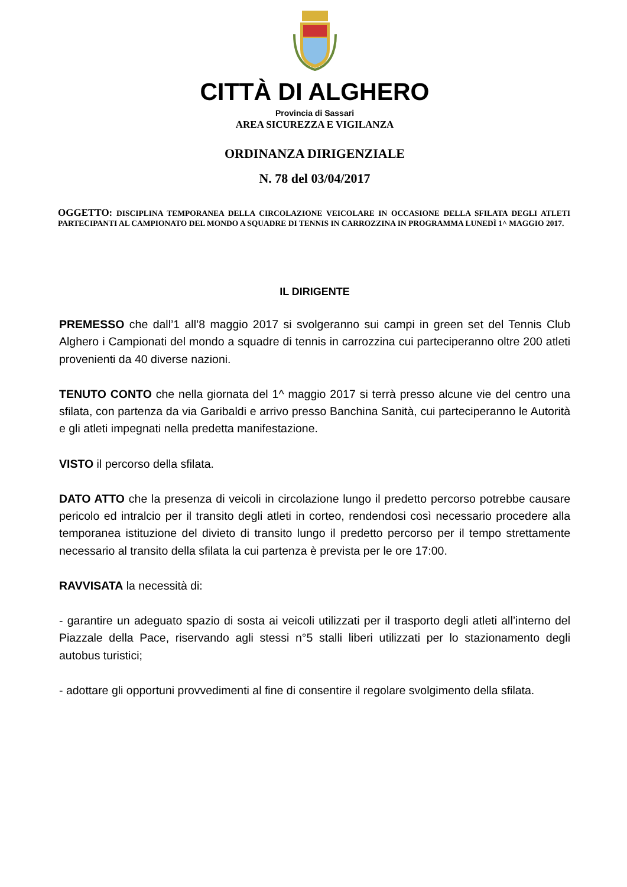CITTÀ DI ALGHERO
Provincia di Sassari
AREA SICUREZZA E VIGILANZA
ORDINANZA DIRIGENZIALE
N. 78 del 03/04/2017
OGGETTO: DISCIPLINA TEMPORANEA DELLA CIRCOLAZIONE VEICOLARE IN OCCASIONE DELLA SFILATA DEGLI ATLETI PARTECIPANTI AL CAMPIONATO DEL MONDO A SQUADRE DI TENNIS IN CARROZZINA IN PROGRAMMA LUNEDÌ 1^ MAGGIO 2017.
IL DIRIGENTE
PREMESSO che dall’1 all’8 maggio 2017 si svolgeranno sui campi in green set del Tennis Club Alghero i Campionati del mondo a squadre di tennis in carrozzina cui parteciperanno oltre 200 atleti provenienti da 40 diverse nazioni.
TENUTO CONTO che nella giornata del 1^ maggio 2017 si terrà presso alcune vie del centro una sfilata, con partenza da via Garibaldi e arrivo presso Banchina Sanità, cui parteciperanno le Autorità e gli atleti impegnati nella predetta manifestazione.
VISTO il percorso della sfilata.
DATO ATTO che la presenza di veicoli in circolazione lungo il predetto percorso potrebbe causare pericolo ed intralcio per il transito degli atleti in corteo, rendendosi così necessario procedere alla temporanea istituzione del divieto di transito lungo il predetto percorso per il tempo strettamente necessario al transito della sfilata la cui partenza è prevista per le ore 17:00.
RAVVISATA la necessità di:
- garantire un adeguato spazio di sosta ai veicoli utilizzati per il trasporto degli atleti all’interno del Piazzale della Pace, riservando agli stessi n°5 stalli liberi utilizzati per lo stazionamento degli autobus turistici;
- adottare gli opportuni provvedimenti al fine di consentire il regolare svolgimento della sfilata.